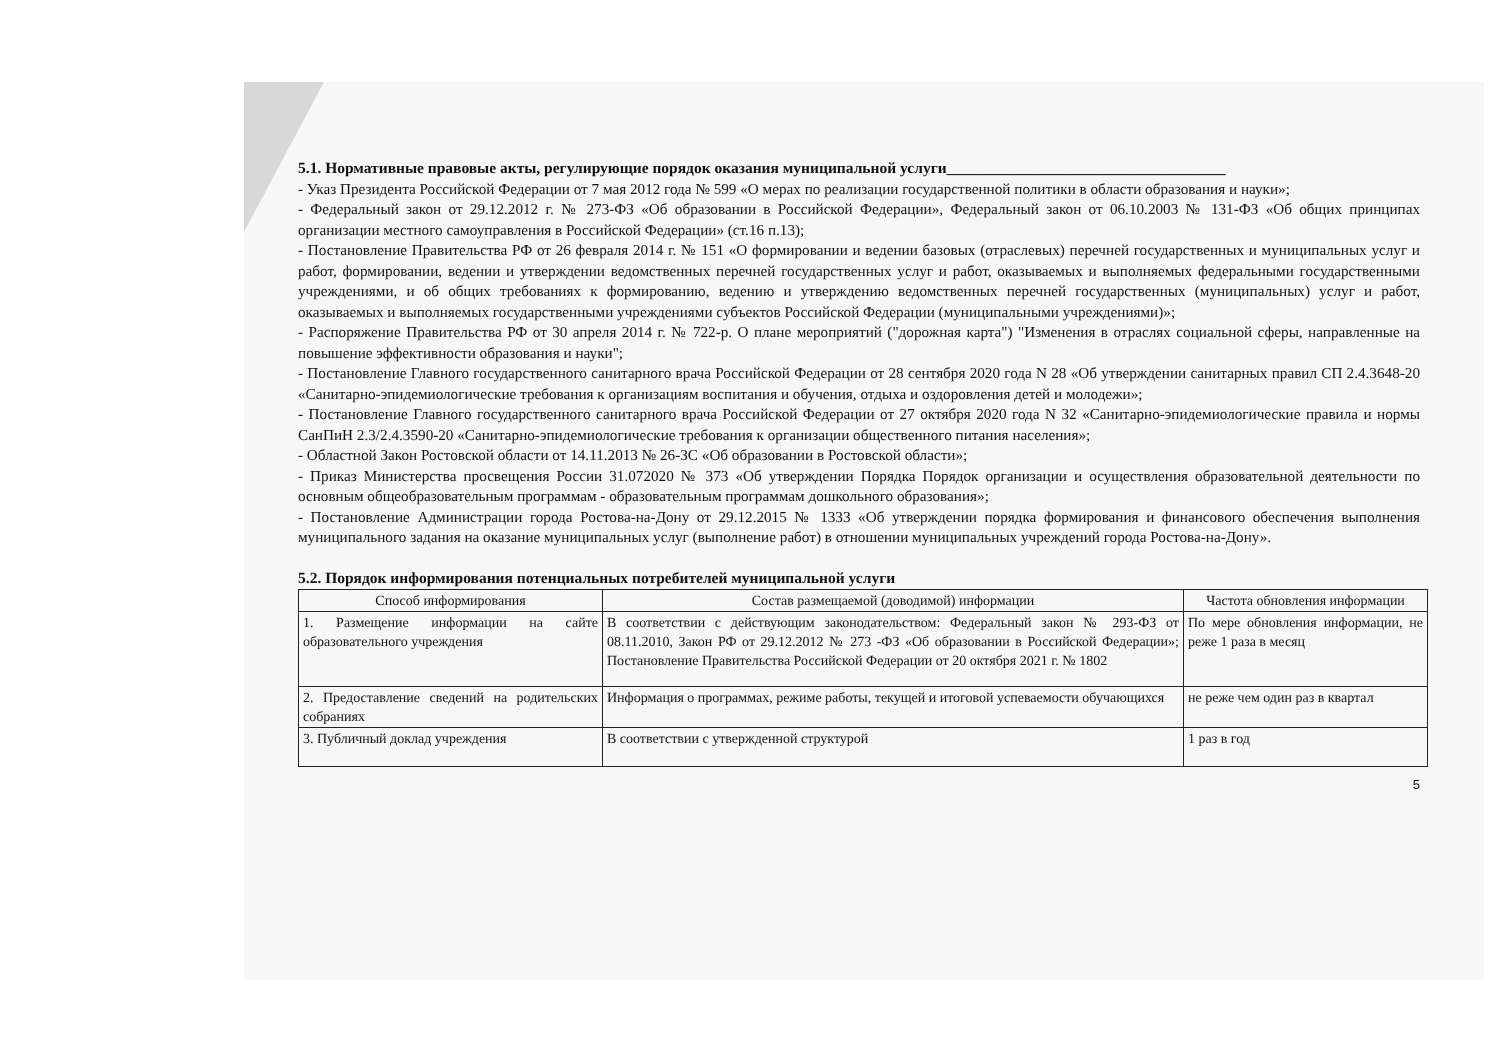5.1. Нормативные правовые акты, регулирующие порядок оказания муниципальной услуги____________________________________
- Указ Президента Российской Федерации от 7 мая 2012 года № 599 «О мерах по реализации государственной политики в области образования и науки»;
- Федеральный закон от 29.12.2012 г. № 273-ФЗ «Об образовании в Российской Федерации», Федеральный закон от 06.10.2003 № 131-ФЗ «Об общих принципах организации местного самоуправления в Российской Федерации» (ст.16 п.13);
- Постановление Правительства РФ от 26 февраля 2014 г. № 151 «О формировании и ведении базовых (отраслевых) перечней государственных и муниципальных услуг и работ, формировании, ведении и утверждении ведомственных перечней государственных услуг и работ, оказываемых и выполняемых федеральными государственными учреждениями, и об общих требованиях к формированию, ведению и утверждению ведомственных перечней государственных (муниципальных) услуг и работ, оказываемых и выполняемых государственными учреждениями субъектов Российской Федерации (муниципальными учреждениями)»;
- Распоряжение Правительства РФ от 30 апреля 2014 г. № 722-р. О плане мероприятий ("дорожная карта") "Изменения в отраслях социальной сферы, направленные на повышение эффективности образования и науки";
- Постановление Главного государственного санитарного врача Российской Федерации от 28 сентября 2020 года N 28 «Об утверждении санитарных правил СП 2.4.3648-20 «Санитарно-эпидемиологические требования к организациям воспитания и обучения, отдыха и оздоровления детей и молодежи»;
- Постановление Главного государственного санитарного врача Российской Федерации от 27 октября 2020 года N 32 «Санитарно-эпидемиологические правила и нормы СанПиН 2.3/2.4.3590-20 «Санитарно-эпидемиологические требования к организации общественного питания населения»;
- Областной Закон Ростовской области от 14.11.2013 № 26-ЗС «Об образовании в Ростовской области»;
- Приказ Министерства просвещения России 31.072020 № 373 «Об утверждении Порядка Порядок организации и осуществления образовательной деятельности по основным общеобразовательным программам - образовательным программам дошкольного образования»;
- Постановление Администрации города Ростова-на-Дону от 29.12.2015 № 1333 «Об утверждении порядка формирования и финансового обеспечения выполнения муниципального задания на оказание муниципальных услуг (выполнение работ) в отношении муниципальных учреждений города Ростова-на-Дону».
5.2. Порядок информирования потенциальных потребителей муниципальной услуги
| Способ информирования | Состав размещаемой (доводимой) информации | Частота обновления информации |
| --- | --- | --- |
| 1. Размещение информации на сайте образовательного учреждения | В соответствии с действующим законодательством: Федеральный закон № 293-ФЗ от 08.11.2010, Закон РФ от 29.12.2012 № 273 -ФЗ «Об образовании в Российской Федерации»; Постановление Правительства Российской Федерации от 20 октября 2021 г. № 1802 | По мере обновления информации, не реже 1 раза в месяц |
| 2. Предоставление сведений на родительских собраниях | Информация о программах, режиме работы, текущей и итоговой успеваемости обучающихся | не реже чем один раз в квартал |
| 3. Публичный доклад учреждения | В соответствии с утвержденной структурой | 1 раз в год |
5